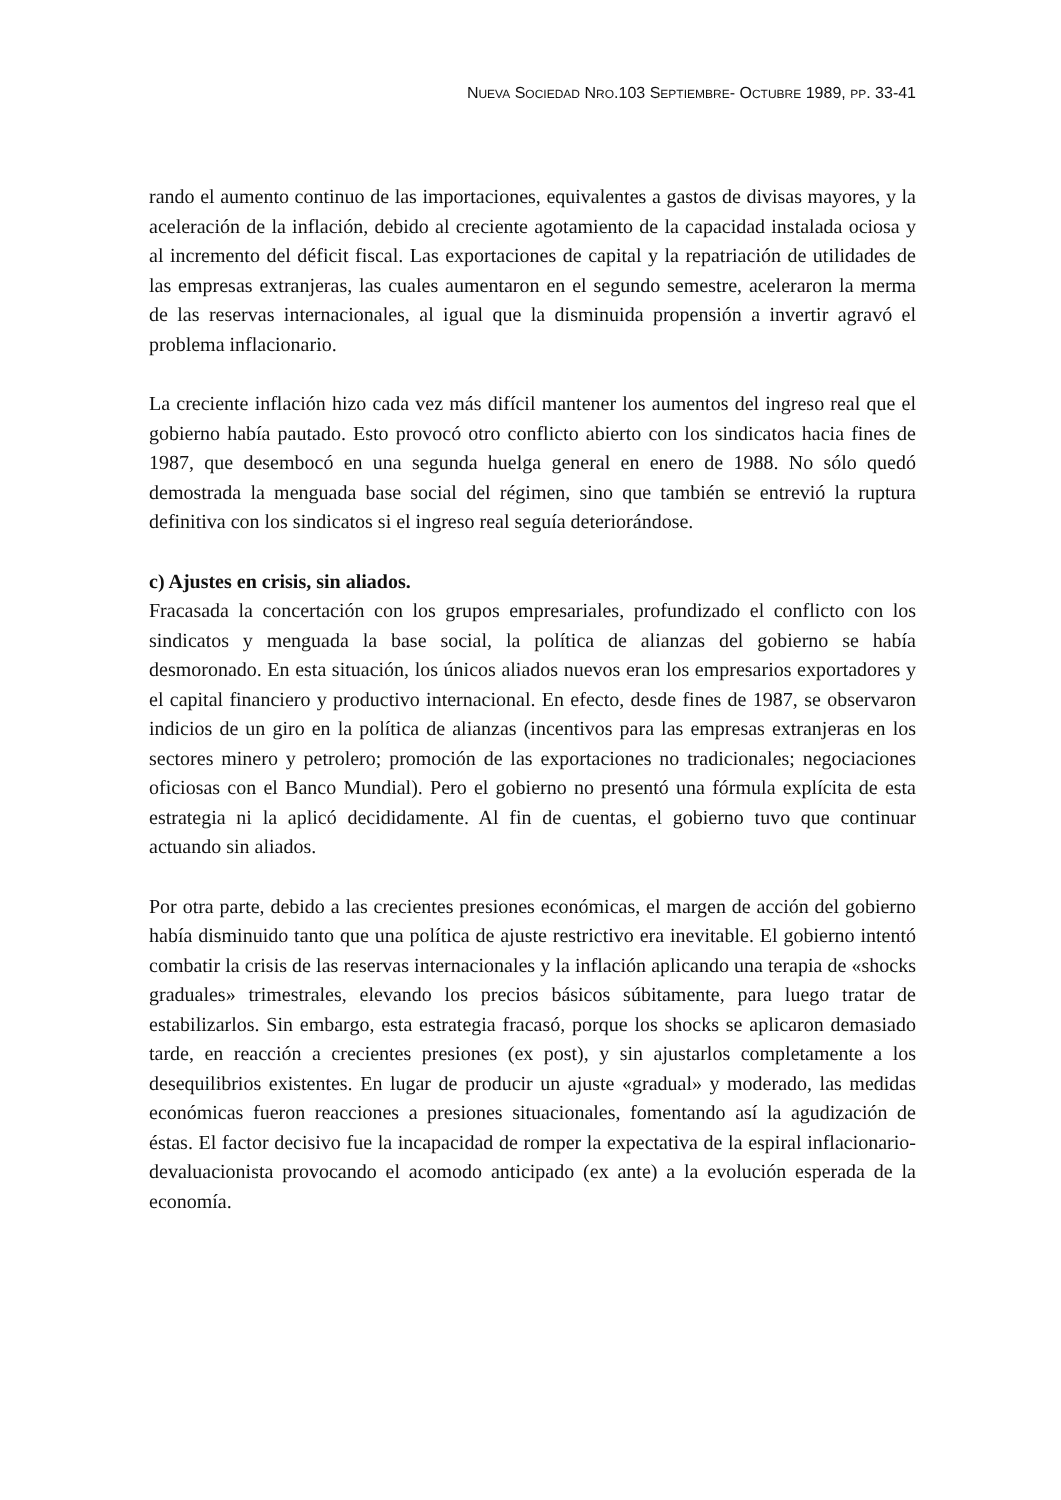NUEVA SOCIEDAD NRO.103 SEPTIEMBRE- OCTUBRE 1989, PP. 33-41
rando el aumento continuo de las importaciones, equivalentes a gastos de divisas mayores, y la aceleración de la inflación, debido al creciente agotamiento de la capacidad instalada ociosa y al incremento del déficit fiscal. Las exportaciones de capital y la repatriación de utilidades de las empresas extranjeras, las cuales aumentaron en el segundo semestre, aceleraron la merma de las reservas internacionales, al igual que la disminuida propensión a invertir agravó el problema inflacionario.
La creciente inflación hizo cada vez más difícil mantener los aumentos del ingreso real que el gobierno había pautado. Esto provocó otro conflicto abierto con los sindicatos hacia fines de 1987, que desembocó en una segunda huelga general en enero de 1988. No sólo quedó demostrada la menguada base social del régimen, sino que también se entrevió la ruptura definitiva con los sindicatos si el ingreso real seguía deteriorándose.
c) Ajustes en crisis, sin aliados.
Fracasada la concertación con los grupos empresariales, profundizado el conflicto con los sindicatos y menguada la base social, la política de alianzas del gobierno se había desmoronado. En esta situación, los únicos aliados nuevos eran los empresarios exportadores y el capital financiero y productivo internacional. En efecto, desde fines de 1987, se observaron indicios de un giro en la política de alianzas (incentivos para las empresas extranjeras en los sectores minero y petrolero; promoción de las exportaciones no tradicionales; negociaciones oficiosas con el Banco Mundial). Pero el gobierno no presentó una fórmula explícita de esta estrategia ni la aplicó decididamente. Al fin de cuentas, el gobierno tuvo que continuar actuando sin aliados.
Por otra parte, debido a las crecientes presiones económicas, el margen de acción del gobierno había disminuido tanto que una política de ajuste restrictivo era inevitable. El gobierno intentó combatir la crisis de las reservas internacionales y la inflación aplicando una terapia de «shocks graduales» trimestrales, elevando los precios básicos súbitamente, para luego tratar de estabilizarlos. Sin embargo, esta estrategia fracasó, porque los shocks se aplicaron demasiado tarde, en reacción a crecientes presiones (ex post), y sin ajustarlos completamente a los desequilibrios existentes. En lugar de producir un ajuste «gradual» y moderado, las medidas económicas fueron reacciones a presiones situacionales, fomentando así la agudización de éstas. El factor decisivo fue la incapacidad de romper la expectativa de la espiral inflacionario-devaluacionista provocando el acomodo anticipado (ex ante) a la evolución esperada de la economía.